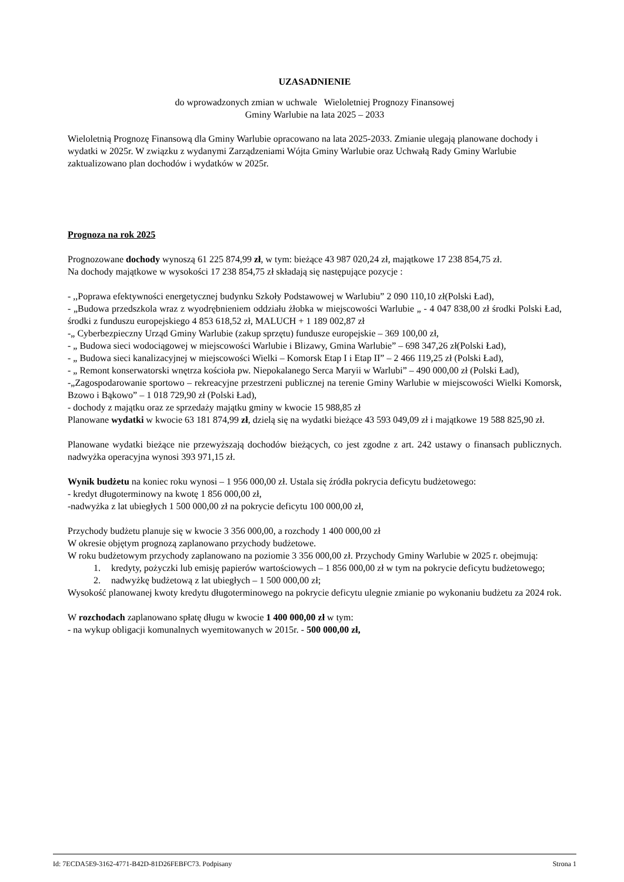UZASADNIENIE
do wprowadzonych zmian w uchwale Wieloletniej Prognozy Finansowej
Gminy Warlubie na lata 2025 – 2033
Wieloletnią Prognozę Finansową dla Gminy Warlubie opracowano na lata 2025-2033. Zmianie ulegają planowane dochody i wydatki w 2025r. W związku z wydanymi Zarządzeniami Wójta Gminy Warlubie oraz Uchwałą Rady Gminy Warlubie zaktualizowano plan dochodów i wydatków w 2025r.
Prognoza na rok 2025
Prognozowane dochody wynoszą 61 225 874,99 zł, w tym: bieżące 43 987 020,24 zł, majątkowe 17 238 854,75 zł.
Na dochody majątkowe w wysokości 17 238 854,75 zł składają się następujące pozycje :
- ,,Poprawa efektywności energetycznej budynku Szkoły Podstawowej w Warlubiu” 2 090 110,10 zł(Polski Ład),
- „Budowa przedszkola wraz z wyodrębnieniem oddziału żłobka w miejscowości Warlubie „ - 4 047 838,00 zł środki Polski Ład, środki z funduszu europejskiego 4 853 618,52 zł, MALUCH + 1 189 002,87 zł
-„ Cyberbezpieczny Urząd Gminy Warlubie (zakup sprzętu) fundusze europejskie – 369 100,00 zł,
- „ Budowa sieci wodociągowej w miejscowości Warlubie i Blizawy, Gmina Warlubie” – 698 347,26 zł(Polski Ład),
- „ Budowa sieci kanalizacyjnej w miejscowości Wielki – Komorsk Etap I i Etap II” – 2 466 119,25 zł (Polski Ład),
- „ Remont konserwatorski wnętrza kościoła pw. Niepokalanego Serca Maryii w Warlubi” – 490 000,00 zł (Polski Ład),
-„Zagospodarowanie sportowo – rekreacyjne przestrzeni publicznej na terenie Gminy Warlubie w miejscowości Wielki Komorsk, Bzowo i Bąkowo” – 1 018 729,90 zł (Polski Ład),
- dochody z majątku oraz ze sprzedaży majątku gminy w kwocie 15 988,85 zł
Planowane wydatki w kwocie 63 181 874,99 zł, dzielą się na wydatki bieżące 43 593 049,09 zł i majątkowe 19 588 825,90 zł.
Planowane wydatki bieżące nie przewyższają dochodów bieżących, co jest zgodne z art. 242 ustawy o finansach publicznych. nadwyżka operacyjna wynosi 393 971,15 zł.
Wynik budżetu na koniec roku wynosi – 1 956 000,00 zł. Ustala się źródła pokrycia deficytu budżetowego:
- kredyt długoterminowy na kwotę 1 856 000,00 zł,
-nadwyżka z lat ubiegłych 1 500 000,00 zł na pokrycie deficytu 100 000,00 zł,
Przychody budżetu planuje się w kwocie 3 356 000,00, a rozchody 1 400 000,00 zł
W okresie objętym prognozą zaplanowano przychody budżetowe.
W roku budżetowym przychody zaplanowano na poziomie 3 356 000,00 zł. Przychody Gminy Warlubie w 2025 r. obejmują:
1. kredyty, pożyczki lub emisję papierów wartościowych – 1 856 000,00 zł w tym na pokrycie deficytu budżetowego;
2. nadwyżkę budżetową z lat ubiegłych – 1 500 000,00 zł;
Wysokość planowanej kwoty kredytu długoterminowego na pokrycie deficytu ulegnie zmianie po wykonaniu budżetu za 2024 rok.
W rozchodach zaplanowano spłatę długu w kwocie 1 400 000,00 zł w tym:
- na wykup obligacji komunalnych wyemitowanych w 2015r. - 500 000,00 zł,
Id: 7ECDA5E9-3162-4771-B42D-81D26FEBFC73. Podpisany Strona 1